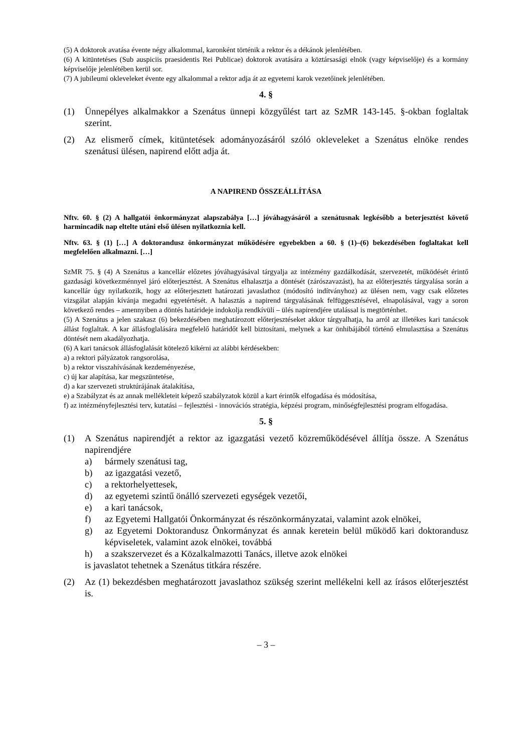(5) A doktorok avatása évente négy alkalommal, karonként történik a rektor és a dékánok jelenlétében.
(6) A kitüntetéses (Sub auspiciis praesidentis Rei Publicae) doktorok avatására a köztársasági elnök (vagy képviselője) és a kormány képviselője jelenlétében kerül sor.
(7) A jubileumi okleveleket évente egy alkalommal a rektor adja át az egyetemi karok vezetőinek jelenlétében.
4. §
(1) Ünnepélyes alkalmakkor a Szenátus ünnepi közgyűlést tart az SzMR 143-145. §-okban foglaltak szerint.
(2) Az elismerő címek, kitüntetések adományozásáról szóló okleveleket a Szenátus elnöke rendes szenátusi ülésen, napirend előtt adja át.
A NAPIREND ÖSSZEÁLLÍTÁSA
Nftv. 60. § (2) A hallgatói önkormányzat alapszabálya […] jóváhagyásáról a szenátusnak legkésőbb a beterjesztést követő harmincadik nap eltelte utáni első ülésen nyilatkoznia kell.
Nftv. 63. § (1) […] A doktorandusz önkormányzat működésére egyebekben a 60. § (1)–(6) bekezdésében foglaltakat kell megfelelően alkalmazni. […]
SzMR 75. § (4) A Szenátus a kancellár előzetes jóváhagyásával tárgyalja az intézmény gazdálkodását, szervezetét, működését érintő gazdasági következménnyel járó előterjesztést. A Szenátus elhalasztja a döntését (zárószavazást), ha az előterjesztés tárgyalása során a kancellár úgy nyilatkozik, hogy az előterjesztett határozati javaslathoz (módosító indítványhoz) az ülésen nem, vagy csak előzetes vizsgálat alapján kívánja megadni egyetértését. A halasztás a napirend tárgyalásának felfüggesztésével, elnapolásával, vagy a soron következő rendes – amennyiben a döntés határideje indokolja rendkívüli – ülés napirendjére utalással is megtörténhet.
(5) A Szenátus a jelen szakasz (6) bekezdésében meghatározott előterjesztéseket akkor tárgyalhatja, ha arról az illetékes kari tanácsok állást foglaltak. A kar állásfoglalására megfelelő határidőt kell biztosítani, melynek a kar önhibájából történő elmulasztása a Szenátus döntését nem akadályozhatja.
(6) A kari tanácsok állásfoglalását kötelező kikérni az alábbi kérdésekben:
a) a rektori pályázatok rangsorolása,
b) a rektor visszahívásának kezdeményezése,
c) új kar alapítása, kar megszüntetése,
d) a kar szervezeti struktúrájának átalakítása,
e) a Szabályzat és az annak mellékleteit képező szabályzatok közül a kart érintők elfogadása és módosítása,
f) az intézményfejlesztési terv, kutatási – fejlesztési - innovációs stratégia, képzési program, minőségfejlesztési program elfogadása.
5. §
(1) A Szenátus napirendjét a rektor az igazgatási vezető közreműködésével állítja össze. A Szenátus napirendjére
a) bármely szenátusi tag,
b) az igazgatási vezető,
c) a rektorhelyettesek,
d) az egyetemi szintű önálló szervezeti egységek vezetői,
e) a kari tanácsok,
f) az Egyetemi Hallgatói Önkormányzat és részönkormányzatai, valamint azok elnökei,
g) az Egyetemi Doktorandusz Önkormányzat és annak keretein belül működő kari doktorandusz képviseletek, valamint azok elnökei, továbbá
h) a szakszervezet és a Közalkalmazotti Tanács, illetve azok elnökei
is javaslatot tehetnek a Szenátus titkára részére.
(2) Az (1) bekezdésben meghatározott javaslathoz szükség szerint mellékelni kell az írásos előterjesztést is.
– 3 –